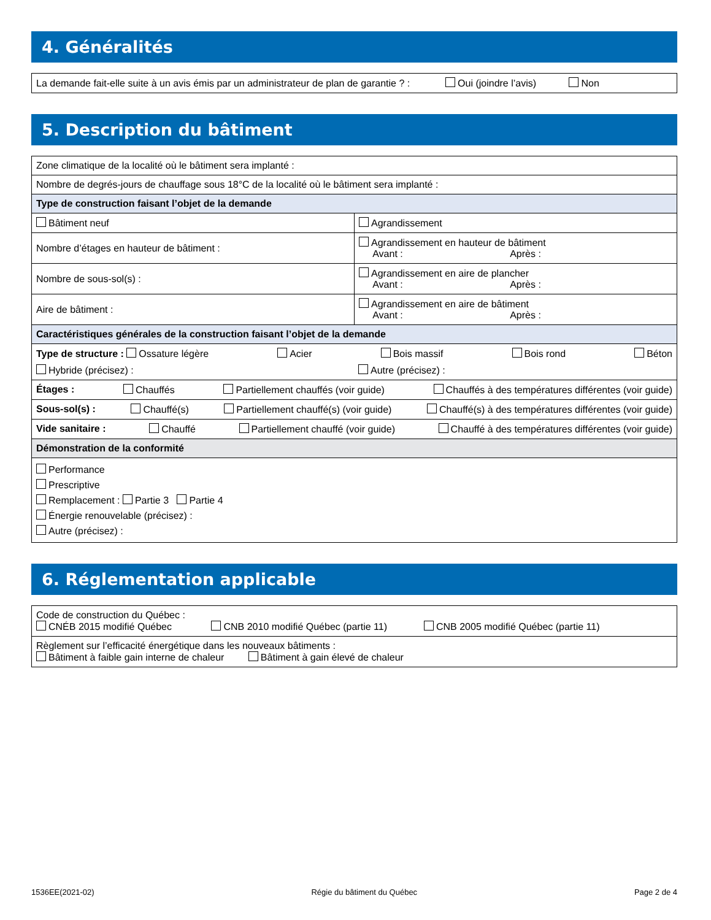4. Généralités
| La demande fait-elle suite à un avis émis par un administrateur de plan de garantie ? : Oui (joindre l’avis) Non |
5. Description du bâtiment
| Zone climatique de la localité où le bâtiment sera implanté : | |
| Nombre de degrés-jours de chauffage sous 18°C de la localité où le bâtiment sera implanté : | |
| Type de construction faisant l’objet de la demande | |
| Bâtiment neuf | Agrandissement |
| Nombre d’étages en hauteur de bâtiment : | Agrandissement en hauteur de bâtiment Avant : Après : |
| Nombre de sous-sol(s) : | Agrandissement en aire de plancher Avant : Après : |
| Aire de bâtiment : | Agrandissement en aire de bâtiment Avant : Après : |
| Caractéristiques générales de la construction faisant l’objet de la demande | |
| Type de structure : Ossature légère Acier Bois massif Bois rond Béton Hybride (précisez) : Autre (précisez) : | |
| Étages : Chauffés Partiellement chauffés (voir guide) Chauffés à des températures différentes (voir guide) | |
| Sous-sol(s) : Chauffé(s) Partiellement chauffé(s) (voir guide) Chauffé(s) à des températures différentes (voir guide) | |
| Vide sanitaire : Chauffé Partiellement chauffé (voir guide) Chauffé à des températures différentes (voir guide) | |
| Démonstration de la conformité | |
| Performance Prescriptive Remplacement : Partie 3 Partie 4 Énergie renouvelable (précisez) : Autre (précisez) : | |
6. Réglementation applicable
| Code de construction du Québec : CNÉB 2015 modifié Québec CNB 2010 modifié Québec (partie 11) CNB 2005 modifié Québec (partie 11) |
| Règlement sur l’efficacité énergétique dans les nouveaux bâtiments : Bâtiment à faible gain interne de chaleur Bâtiment à gain élevé de chaleur |
1536EE(2021-02) Régie du bâtiment du Québec Page 2 de 4